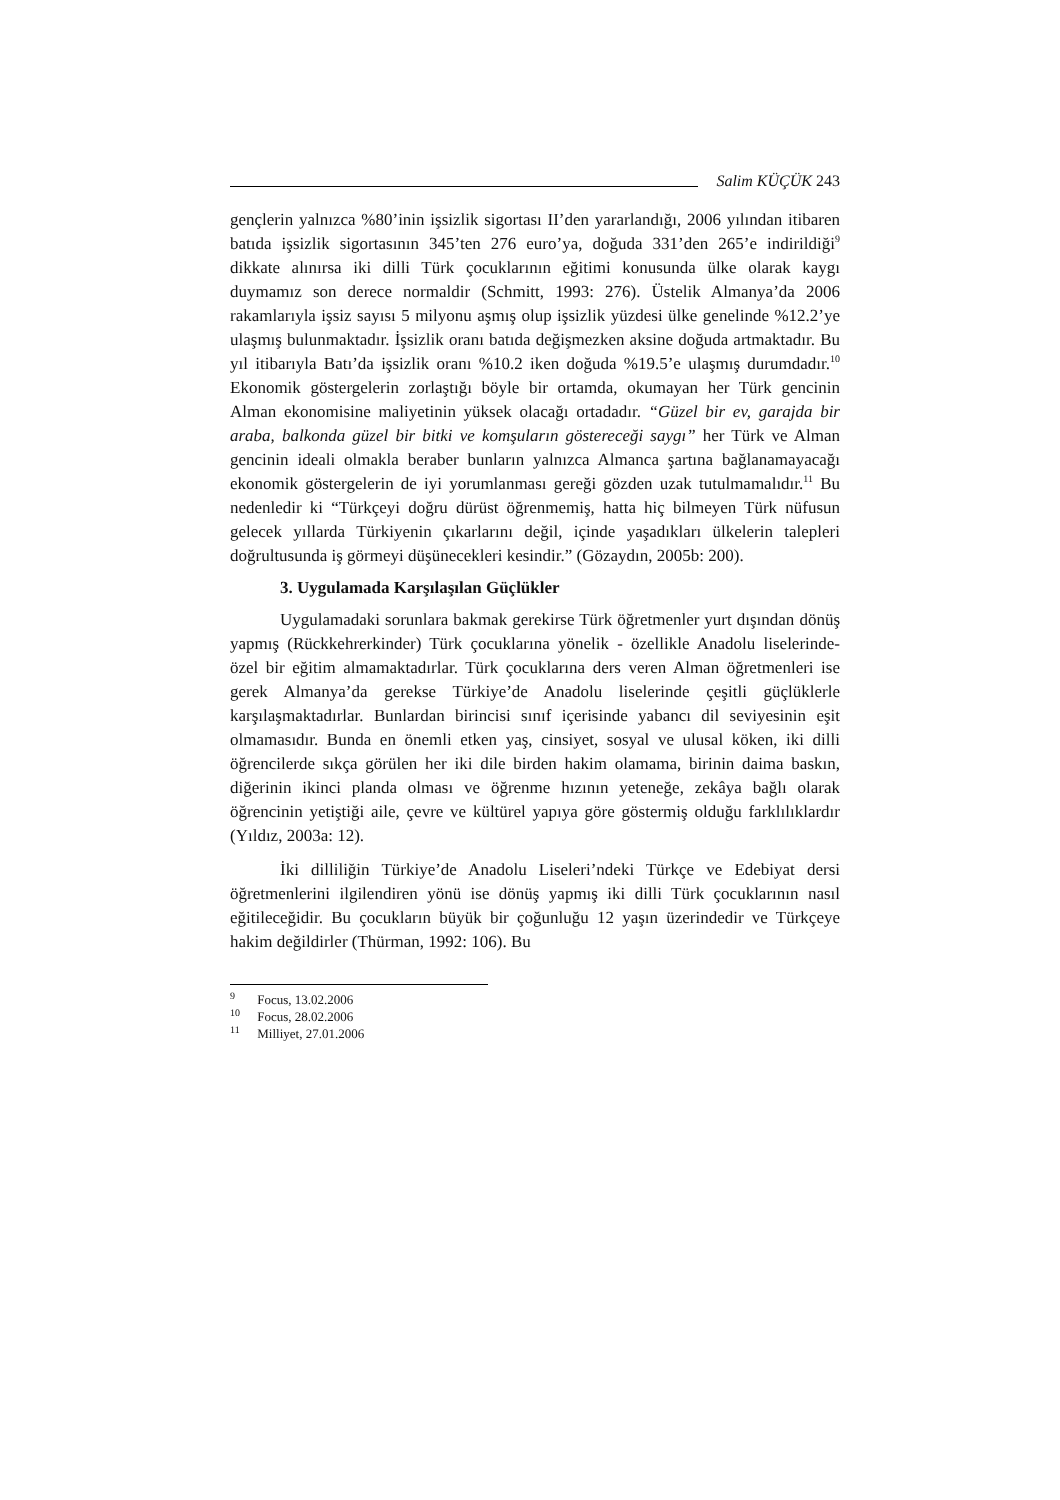Salim KÜÇÜK 243
gençlerin yalnızca %80’inin işsizlik sigortası II’den yararlandığı, 2006 yılından itibaren batıda işsizlik sigortasının 345’ten 276 euro’ya, doğuda 331’den 265’e indirildiği<sup>9</sup> dikkate alınırsa iki dilli Türk çocuklarının eğitimi konusunda ülke olarak kaygı duymamız son derece normaldir (Schmitt, 1993: 276). Üstelik Almanya’da 2006 rakamlarıyla işsiz sayısı 5 milyonu aşmış olup işsizlik yüzdesi ülke genelinde %12.2’ye ulaşmış bulunmaktadır. İşsizlik oranı batıda değişmezken aksine doğuda artmaktadır. Bu yıl itibarıyla Batı’da işsizlik oranı %10.2 iken doğuda %19.5’e ulaşmış durumdadır.<sup>10</sup> Ekonomik göstergelerin zorlaştığı böyle bir ortamda, okumayan her Türk gencinin Alman ekonomisine maliyetinin yüksek olacağı ortadadır. “Güzel bir ev, garajda bir araba, balkonda güzel bir bitki ve komşuların göstereceği saygı” her Türk ve Alman gencinin ideali olmakla beraber bunların yalnızca Almanca şartına bağlanamayacağı ekonomik göstergelerin de iyi yorumlanması gereği gözden uzak tutulmamalıdır.<sup>11</sup> Bu nedenledir ki “Türkçeyi doğru dürüst öğrenmemiş, hatta hiç bilmeyen Türk nüfusun gelecek yıllarda Türkiyenin çıkarlarını değil, içinde yaşadıkları ülkelerin talepleri doğrultusunda iş görmeyi düşünecekleri kesindir.” (Gözaydın, 2005b: 200).
3. Uygulamada Karşılaşılan Güçlükler
Uygulamadaki sorunlara bakmak gerekirse Türk öğretmenler yurt dışından dönüş yapmış (Rückkehrerkinder) Türk çocuklarına yönelik - özellikle Anadolu liselerinde- özel bir eğitim almamaktadırlar. Türk çocuklarına ders veren Alman öğretmenleri ise gerek Almanya’da gerekse Türkiye’de Anadolu liselerinde çeşitli güçlüklerle karşılaşmaktadırlar. Bunlardan birincisi sınıf içerisinde yabancı dil seviyesinin eşit olmamasıdır. Bunda en önemli etken yaş, cinsiyet, sosyal ve ulusal köken, iki dilli öğrencilerde sıkça görülen her iki dile birden hakim olamama, birinin daima baskın, diğerinin ikinci planda olması ve öğrenme hızının yeteneğe, zekâya bağlı olarak öğrencinin yetiştiği aile, çevre ve kültürel yapıya göre göstermiş olduğu farklılıklardır (Yıldız, 2003a: 12).
İki dilliliğin Türkiye’de Anadolu Liseleri’ndeki Türkçe ve Edebiyat dersi öğretmenlerini ilgilendiren yönü ise dönüş yapmış iki dilli Türk çocuklarının nasıl eğitileceğidir. Bu çocukların büyük bir çoğunluğu 12 yaşın üzerindedir ve Türkçeye hakim değildirler (Thürman, 1992: 106). Bu
<sup>9</sup> Focus, 13.02.2006
<sup>10</sup> Focus, 28.02.2006
<sup>11</sup> Milliyet, 27.01.2006